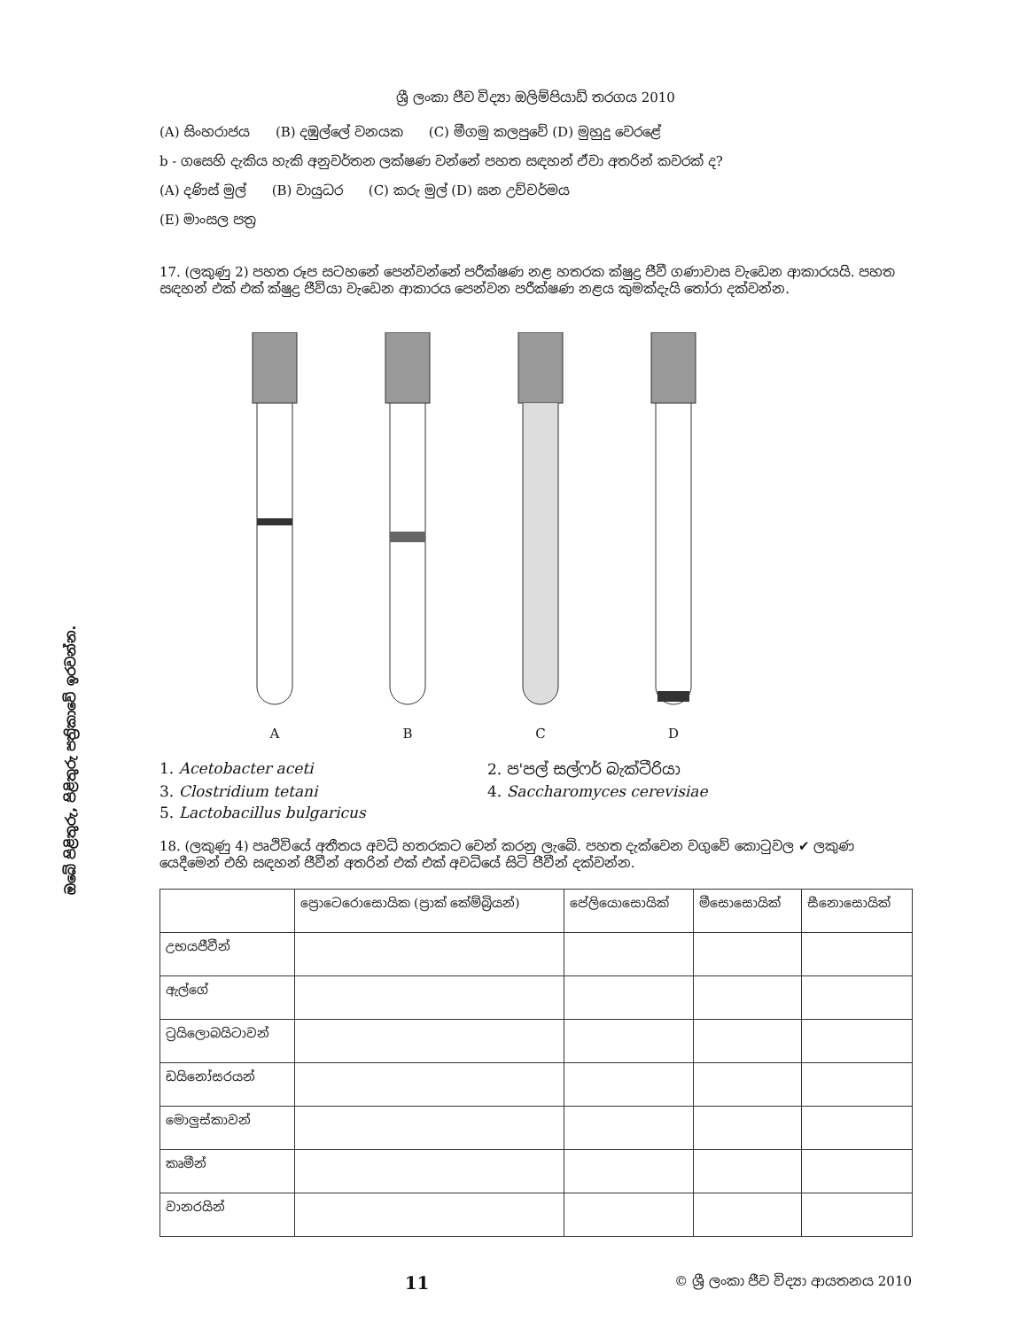ඔබේ පිළිතුරු, පිළිතුරු පත්‍රිකාවේ ඉරවන්න.
ශ්‍රී ලංකා ජීව විද්‍යා ඔලිම්පියාඩ් තරගය 2010
(A) සිංහරාජය (B) දඹුල්ලේ වනයක (C) මීගමු කලපුවේ (D) මුහුදු වෙරළේ
b - ගසෙහි දැකිය හැකි අනුවර්තන ලක්ෂණ වන්නේ පහත සඳහන් ඒවා අතරින් කවරක් ද?
(A) දණිස් මුල් (B) වායුධර (C) කරු මුල් (D) ඝන උච්චර්මය
(E) මාංසල පත්‍ර
17. (ලකුණු 2) පහත රූප සටහනේ පෙන්වන්නේ පරීක්ෂණ නළ හතරක ක්ෂුද්‍ර ජීවී ගණාවාස වැඩෙන ආකාරයයි. පහත සඳහන් එක් එක් ක්ෂුද්‍ර ජීවියා වැඩෙන ආකාරය පෙන්වන පරීක්ෂණ නළය කුමක්දැයි තෝරා දක්වන්න.
A B C D
1. Acetobacter aceti
2. ප'පල් සල්ෆර් බැක්ටීරියා
3. Clostridium tetani
4. Saccharomyces cerevisiae
5. Lactobacillus bulgaricus
18. (ලකුණු 4) පෘථිවියේ අතීතය අවධි හතරකට වෙන් කරනු ලැබේ. පහත දැක්වෙන වගුවේ කොටුවල ✔ ලකුණ යෙදීමෙන් එහි සඳහන් ජීවීන් අතරින් එක් එක් අවධියේ සිටි ජීවීන් දක්වන්න.
| | ප්‍රොටෙරොසොයික (ප්‍රාක් කේම්බ්‍රියන්) | පේලියොසොයික් | මීසොසොයික් | සීනොසොයික් |
| --- | --- | --- | --- | --- |
| උභයජීවීන් | | | | |
| ඇල්ගේ | | | | |
| ට්‍රයිලොබයිටාවන් | | | | |
| ඩයිනෝසරයන් | | | | |
| මොලුස්කාවන් | | | | |
| කෘමීන් | | | | |
| වානරයින් | | | | |
11 © ශ්‍රී ලංකා ජීව විද්‍යා ආයතනය 2010